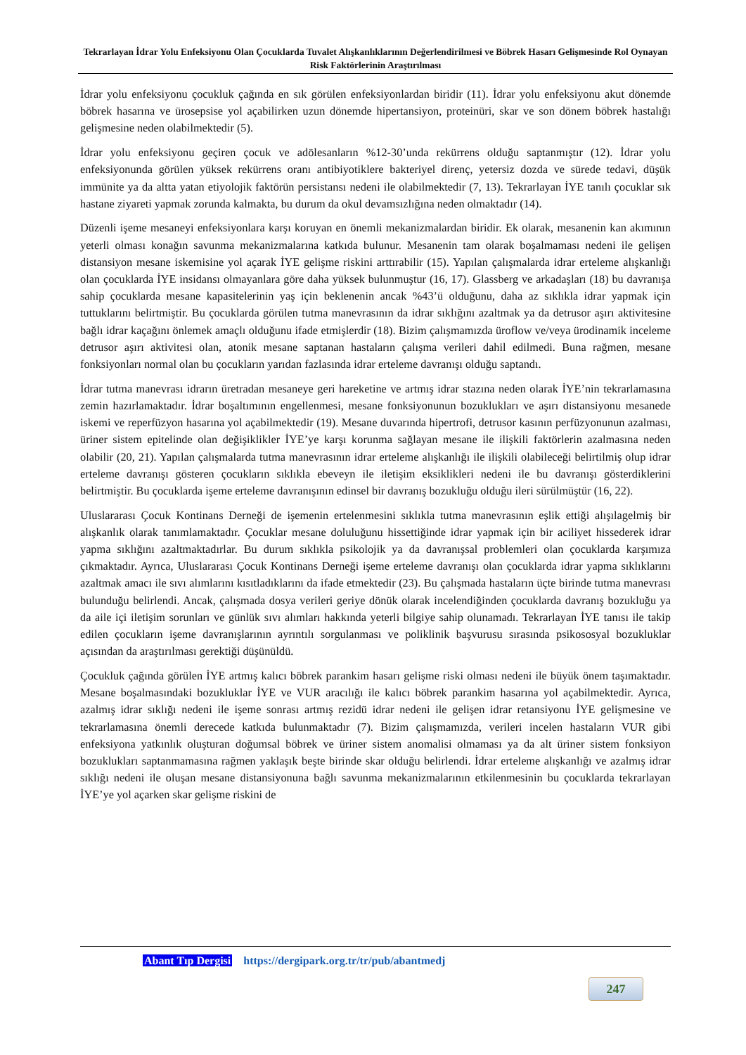Tekrarlayan İdrar Yolu Enfeksiyonu Olan Çocuklarda Tuvalet Alışkanlıklarının Değerlendirilmesi ve Böbrek Hasarı Gelişmesinde Rol Oynayan Risk Faktörlerinin Araştırılması
İdrar yolu enfeksiyonu çocukluk çağında en sık görülen enfeksiyonlardan biridir (11). İdrar yolu enfeksiyonu akut dönemde böbrek hasarına ve ürosepsise yol açabilirken uzun dönemde hipertansiyon, proteinüri, skar ve son dönem böbrek hastalığı gelişmesine neden olabilmektedir (5).
İdrar yolu enfeksiyonu geçiren çocuk ve adölesanların %12-30’unda rekürrens olduğu saptanmıştır (12). İdrar yolu enfeksiyonunda görülen yüksek rekürrens oranı antibiyotiklere bakteriyel direnç, yetersiz dozda ve sürede tedavi, düşük immünite ya da altta yatan etiyolojik faktörün persistansı nedeni ile olabilmektedir (7, 13). Tekrarlayan İYE tanılı çocuklar sık hastane ziyareti yapmak zorunda kalmakta, bu durum da okul devamsızlığına neden olmaktadır (14).
Düzenli işeme mesaneyi enfeksiyonlara karşı koruyan en önemli mekanizmalardan biridir. Ek olarak, mesanenin kan akımının yeterli olması konağın savunma mekanizmalarına katkıda bulunur. Mesanenin tam olarak boşalmaması nedeni ile gelişen distansiyon mesane iskemisine yol açarak İYE gelişme riskini arttırabilir (15). Yapılan çalışmalarda idrar erteleme alışkanlığı olan çocuklarda İYE insidansı olmayanlara göre daha yüksek bulunmuştur (16, 17). Glassberg ve arkadaşları (18) bu davranışa sahip çocuklarda mesane kapasitelerinin yaş için beklenenin ancak %43’ü olduğunu, daha az sıklıkla idrar yapmak için tuttuklarını belirtmiştir. Bu çocuklarda görülen tutma manevrasının da idrar sıklığını azaltmak ya da detrusor aşırı aktivitesine bağlı idrar kaçağını önlemek amaçlı olduğunu ifade etmişlerdir (18). Bizim çalışmamızda üroflow ve/veya ürodinamik inceleme detrusor aşırı aktivitesi olan, atonik mesane saptanan hastaların çalışma verileri dahil edilmedi. Buna rağmen, mesane fonksiyonları normal olan bu çocukların yarıdan fazlasında idrar erteleme davranışı olduğu saptandı.
İdrar tutma manevrası idrarın üretradan mesaneye geri hareketine ve artmış idrar stazına neden olarak İYE’nin tekrarlamasına zemin hazırlamaktadır. İdrar boşaltımının engellenmesi, mesane fonksiyonunun bozuklukları ve aşırı distansiyonu mesanede iskemi ve reperfüzyon hasarına yol açabilmektedir (19). Mesane duvarında hipertrofi, detrusor kasının perfüzyonunun azalması, üriner sistem epitelinde olan değişiklikler İYE’ye karşı korunma sağlayan mesane ile ilişkili faktörlerin azalmasına neden olabilir (20, 21). Yapılan çalışmalarda tutma manevrasının idrar erteleme alışkanlığı ile ilişkili olabileceği belirtilmiş olup idrar erteleme davranışı gösteren çocukların sıklıkla ebeveyn ile iletişim eksiklikleri nedeni ile bu davranışı gösterdiklerini belirtmiştir. Bu çocuklarda işeme erteleme davranışının edinsel bir davranış bozukluğu olduğu ileri sürülmüştür (16, 22).
Uluslararası Çocuk Kontinans Derneği de işemenin ertelenmesini sıklıkla tutma manevrasının eşlik ettiği alışılagelmiş bir alışkanlık olarak tanımlamaktadır. Çocuklar mesane doluluğunu hissettiğinde idrar yapmak için bir aciliyet hissederek idrar yapma sıklığını azaltmaktadırlar. Bu durum sıklıkla psikolojik ya da davranışsal problemleri olan çocuklarda karşımıza çıkmaktadır. Ayrıca, Uluslararası Çocuk Kontinans Derneği işeme erteleme davranışı olan çocuklarda idrar yapma sıklıklarını azaltmak amacı ile sıvı alımlarını kısıtladıklarını da ifade etmektedir (23). Bu çalışmada hastaların üçte birinde tutma manevrası bulunduğu belirlendi. Ancak, çalışmada dosya verileri geriye dönük olarak incelendiğinden çocuklarda davranış bozukluğu ya da aile içi iletişim sorunları ve günlük sıvı alımları hakkında yeterli bilgiye sahip olunamadı. Tekrarlayan İYE tanısı ile takip edilen çocukların işeme davranışlarının ayrıntılı sorgulanması ve poliklinik başvurusu sırasında psikososyal bozukluklar açısından da araştırılması gerektiği düşünüldü.
Çocukluk çağında görülen İYE artmış kalıcı böbrek parankim hasarı gelişme riski olması nedeni ile büyük önem taşımaktadır. Mesane boşalmasındaki bozukluklar İYE ve VUR aracılığı ile kalıcı böbrek parankim hasarına yol açabilmektedir. Ayrıca, azalmış idrar sıklığı nedeni ile işeme sonrası artmış rezidü idrar nedeni ile gelişen idrar retansiyonu İYE gelişmesine ve tekrarlamasına önemli derecede katkıda bulunmaktadır (7). Bizim çalışmamızda, verileri incelen hastaların VUR gibi enfeksiyona yatkınlık oluşturan doğumsal böbrek ve üriner sistem anomalisi olmaması ya da alt üriner sistem fonksiyon bozuklukları saptanmamasına rağmen yaklaşık beşte birinde skar olduğu belirlendi. İdrar erteleme alışkanlığı ve azalmış idrar sıklığı nedeni ile oluşan mesane distansiyonuna bağlı savunma mekanizmalarının etkilenmesinin bu çocuklarda tekrarlayan İYE’ye yol açarken skar gelişme riskini de
Abant Tıp Dergisi https://dergipark.org.tr/tr/pub/abantmedj
247